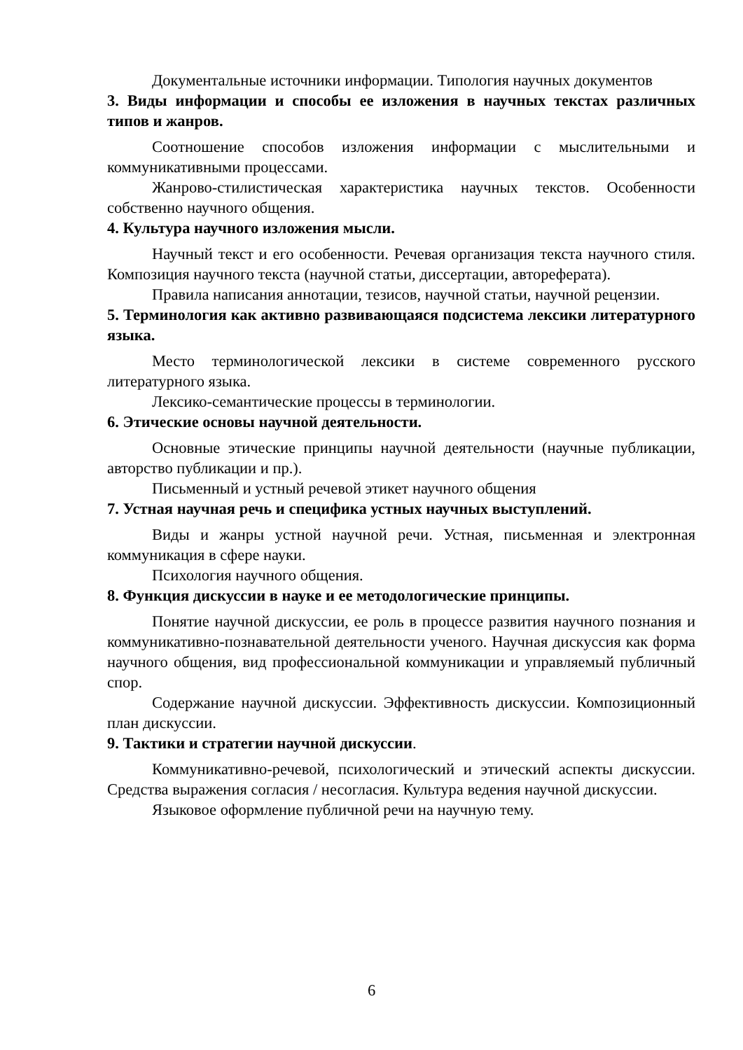Документальные источники информации. Типология научных документов
3. Виды информации и способы ее изложения в научных текстах различных типов и жанров.
Соотношение способов изложения информации с мыслительными и коммуникативными процессами.
Жанрово-стилистическая характеристика научных текстов. Особенности собственно научного общения.
4. Культура научного изложения мысли.
Научный текст и его особенности. Речевая организация текста научного стиля. Композиция научного текста (научной статьи, диссертации, автореферата).
Правила написания аннотации, тезисов, научной статьи, научной рецензии.
5. Терминология как активно развивающаяся подсистема лексики литературного языка.
Место терминологической лексики в системе современного русского литературного языка.
Лексико-семантические процессы в терминологии.
6. Этические основы научной деятельности.
Основные этические принципы научной деятельности (научные публикации, авторство публикации и пр.).
Письменный и устный речевой этикет научного общения
7. Устная научная речь и специфика устных научных выступлений.
Виды и жанры устной научной речи. Устная, письменная и электронная коммуникация в сфере науки.
Психология научного общения.
8. Функция дискуссии в науке и ее методологические принципы.
Понятие научной дискуссии, ее роль в процессе развития научного познания и коммуникативно-познавательной деятельности ученого. Научная дискуссия как форма научного общения, вид профессиональной коммуникации и управляемый публичный спор.
Содержание научной дискуссии. Эффективность дискуссии. Композиционный план дискуссии.
9. Тактики и стратегии научной дискуссии.
Коммуникативно-речевой, психологический и этический аспекты дискуссии. Средства выражения согласия / несогласия. Культура ведения научной дискуссии.
Языковое оформление публичной речи на научную тему.
6